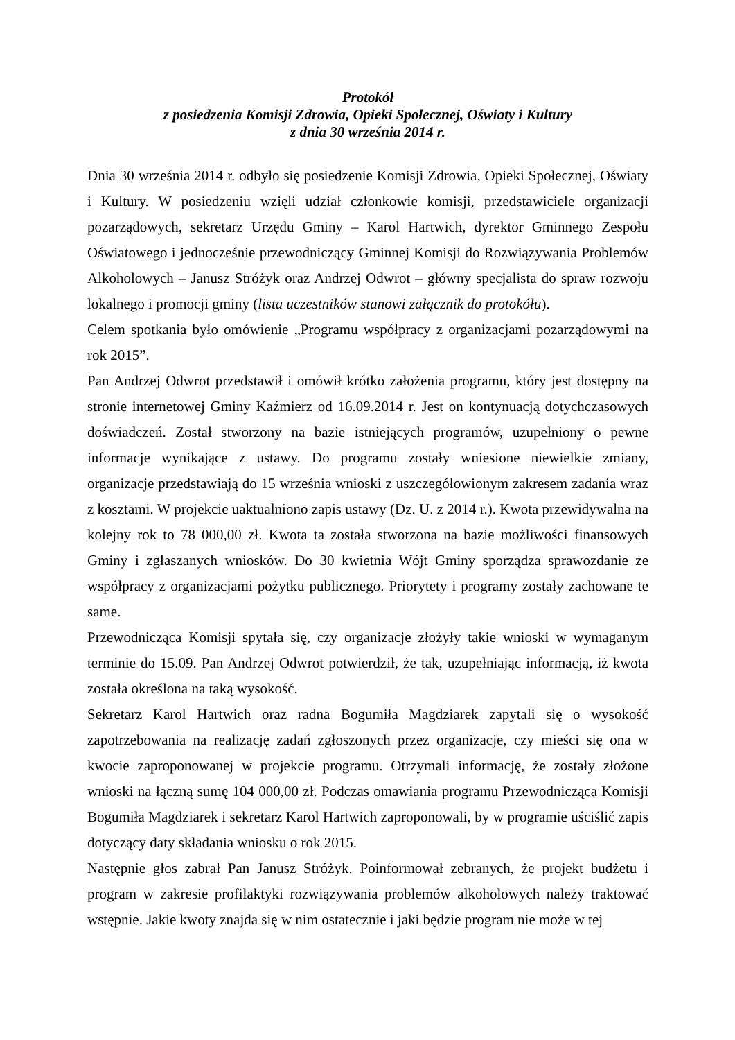Protokół
z posiedzenia Komisji Zdrowia, Opieki Społecznej, Oświaty i Kultury
z dnia 30 września 2014 r.
Dnia 30 września 2014 r. odbyło się posiedzenie Komisji Zdrowia, Opieki Społecznej, Oświaty i Kultury. W posiedzeniu wzięli udział członkowie komisji, przedstawiciele organizacji pozarządowych, sekretarz Urzędu Gminy – Karol Hartwich, dyrektor Gminnego Zespołu Oświatowego i jednocześnie przewodniczący Gminnej Komisji do Rozwiązywania Problemów Alkoholowych – Janusz Stróżyk oraz Andrzej Odwrot – główny specjalista do spraw rozwoju lokalnego i promocji gminy (lista uczestników stanowi załącznik do protokółu).
Celem spotkania było omówienie „Programu współpracy z organizacjami pozarządowymi na rok 2015”.
Pan Andrzej Odwrot przedstawił i omówił krótko założenia programu, który jest dostępny na stronie internetowej Gminy Kaźmierz od 16.09.2014 r. Jest on kontynuacją dotychczasowych doświadczeń. Został stworzony na bazie istniejących programów, uzupełniony o pewne informacje wynikające z ustawy. Do programu zostały wniesione niewielkie zmiany, organizacje przedstawiają do 15 września wnioski z uszczegółowionym zakresem zadania wraz z kosztami. W projekcie uaktualniono zapis ustawy (Dz. U. z 2014 r.). Kwota przewidywalna na kolejny rok to 78 000,00 zł. Kwota ta została stworzona na bazie możliwości finansowych Gminy i zgłaszanych wniosków. Do 30 kwietnia Wójt Gminy sporządza sprawozdanie ze współpracy z organizacjami pożytku publicznego. Priorytety i programy zostały zachowane te same.
Przewodnicząca Komisji spytała się, czy organizacje złożyły takie wnioski w wymaganym terminie do 15.09. Pan Andrzej Odwrot potwierdził, że tak, uzupełniając informacją, iż kwota została określona na taką wysokość.
Sekretarz Karol Hartwich oraz radna Bogumiła Magdziarek zapytali się o wysokość zapotrzebowania na realizację zadań zgłoszonych przez organizacje, czy mieści się ona w kwocie zaproponowanej w projekcie programu. Otrzymali informację, że zostały złożone wnioski na łączną sumę 104 000,00 zł. Podczas omawiania programu Przewodnicząca Komisji Bogumiła Magdziarek i sekretarz Karol Hartwich zaproponowali, by w programie uściślić zapis dotyczący daty składania wniosku o rok 2015.
Następnie głos zabrał Pan Janusz Stróżyk. Poinformował zebranych, że projekt budżetu i program w zakresie profilaktyki rozwiązywania problemów alkoholowych należy traktować wstępnie. Jakie kwoty znajda się w nim ostatecznie i jaki będzie program nie może w tej